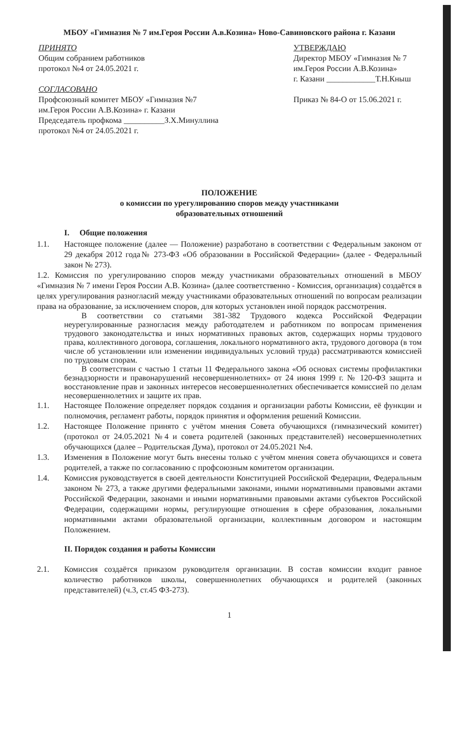МБОУ «Гимназия № 7 им.Героя России А.в.Козина» Ново-Савиновского района г. Казани
ПРИНЯТО
Общим собранием работников
протокол №4 от 24.05.2021 г.
СОГЛАСОВАНО
Профсоюзный комитет МБОУ «Гимназия №7
им.Героя России А.В.Козина» г. Казани
Председатель профкома __________З.Х.Минуллина
протокол №4 от 24.05.2021 г.
УТВЕРЖДАЮ
Директор МБОУ «Гимназия № 7
им.Героя России А.В.Козина»
г. Казани ____________Т.Н.Кныш
Приказ № 84-О от 15.06.2021 г.
ПОЛОЖЕНИЕ
о комиссии по урегулированию споров между участниками
образовательных отношений
I. Общие положения
1.1. Настоящее положение (далее — Положение) разработано в соответствии с Федеральным законом от 29 декабря 2012 года№ 273-ФЗ «Об образовании в Российской Федерации» (далее - Федеральный закон № 273).
1.2. Комиссия по урегулированию споров между участниками образовательных отношений в МБОУ «Гимназия № 7 имени Героя России А.В. Козина» (далее соответственно - Комиссия, организация) создаётся в целях урегулирования разногласий между участниками образовательных отношений по вопросам реализации права на образование, за исключением споров, для которых установлен иной порядок рассмотрения.
В соответствии со статьями 381-382 Трудового кодекса Российской Федерации неурегулированные разногласия между работодателем и работником по вопросам применения трудового законодательства и иных нормативных правовых актов, содержащих нормы трудового права, коллективного договора, соглашения, локального нормативного акта, трудового договора (в том числе об установлении или изменении индивидуальных условий труда) рассматриваются комиссией по трудовым спорам.
В соответствии с частью 1 статьи 11 Федерального закона «Об основах системы профилактики безнадзорности и правонарушений несовершеннолетних» от 24 июня 1999 г. № 120-ФЗ защита и восстановление прав и законных интересов несовершеннолетних обеспечивается комиссией по делам несовершеннолетних и защите их прав.
1.1. Настоящее Положение определяет порядок создания и организации работы Комиссии, её функции и полномочия, регламент работы, порядок принятия и оформления решений Комиссии.
1.2. Настоящее Положение принято с учётом мнения Совета обучающихся (гимназический комитет) (протокол от 24.05.2021 №4 и совета родителей (законных представителей) несовершеннолетних обучающихся (далее – Родительская Дума), протокол от 24.05.2021 №4.
1.3. Изменения в Положение могут быть внесены только с учётом мнения совета обучающихся и совета родителей, а также по согласованию с профсоюзным комитетом организации.
1.4. Комиссия руководствуется в своей деятельности Конституцией Российской Федерации, Федеральным законом № 273, а также другими федеральными законами, иными нормативными правовыми актами Российской Федерации, законами и иными нормативными правовыми актами субъектов Российской Федерации, содержащими нормы, регулирующие отношения в сфере образования, локальными нормативными актами образовательной организации, коллективным договором и настоящим Положением.
II. Порядок создания и работы Комиссии
2.1. Комиссия создаётся приказом руководителя организации. В состав комиссии входит равное количество работников школы, совершеннолетних обучающихся и родителей (законных представителей) (ч.3, ст.45 ФЗ-273).
1